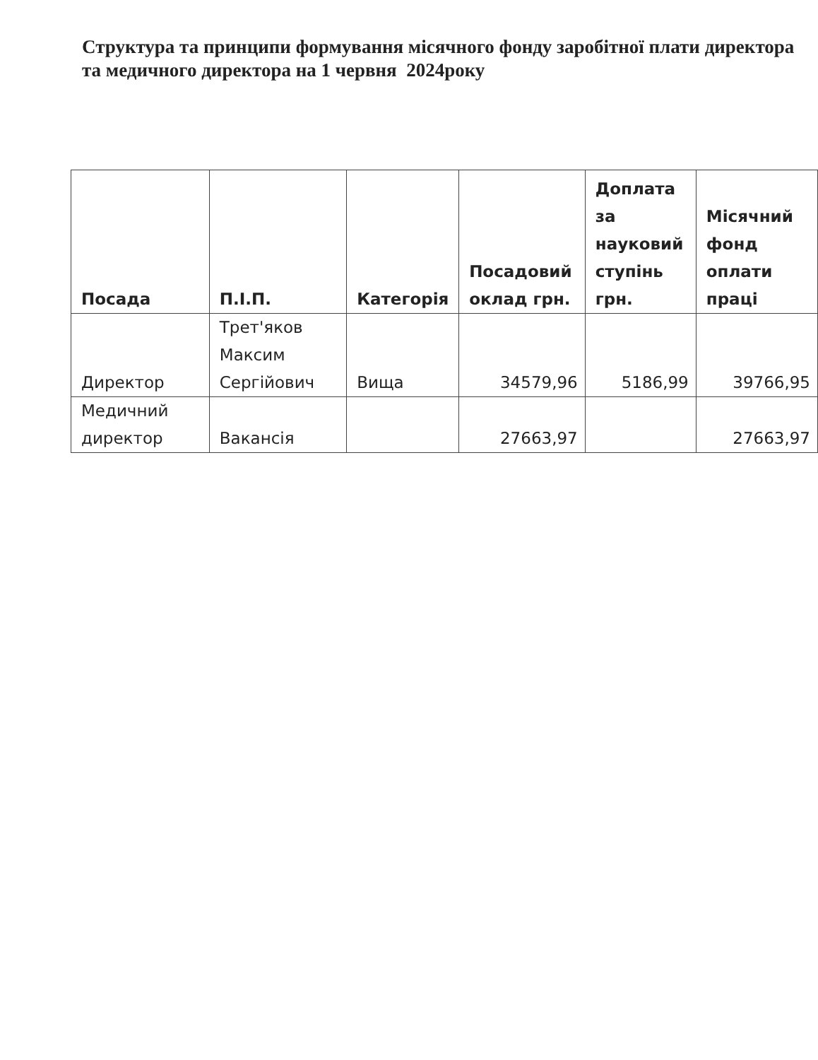Структура та принципи формування місячного фонду заробітної плати директора та медичного директора на 1 червня 2024року
| Посада | П.І.П. | Категорія | Посадовий оклад грн. | Доплата за науковий ступінь грн. | Місячний фонд оплати праці |
| --- | --- | --- | --- | --- | --- |
| Директор | Трет'яков Максим Сергійович | Вища | 34579,96 | 5186,99 | 39766,95 |
| Медичний директор | Вакансія | | 27663,97 | | 27663,97 |